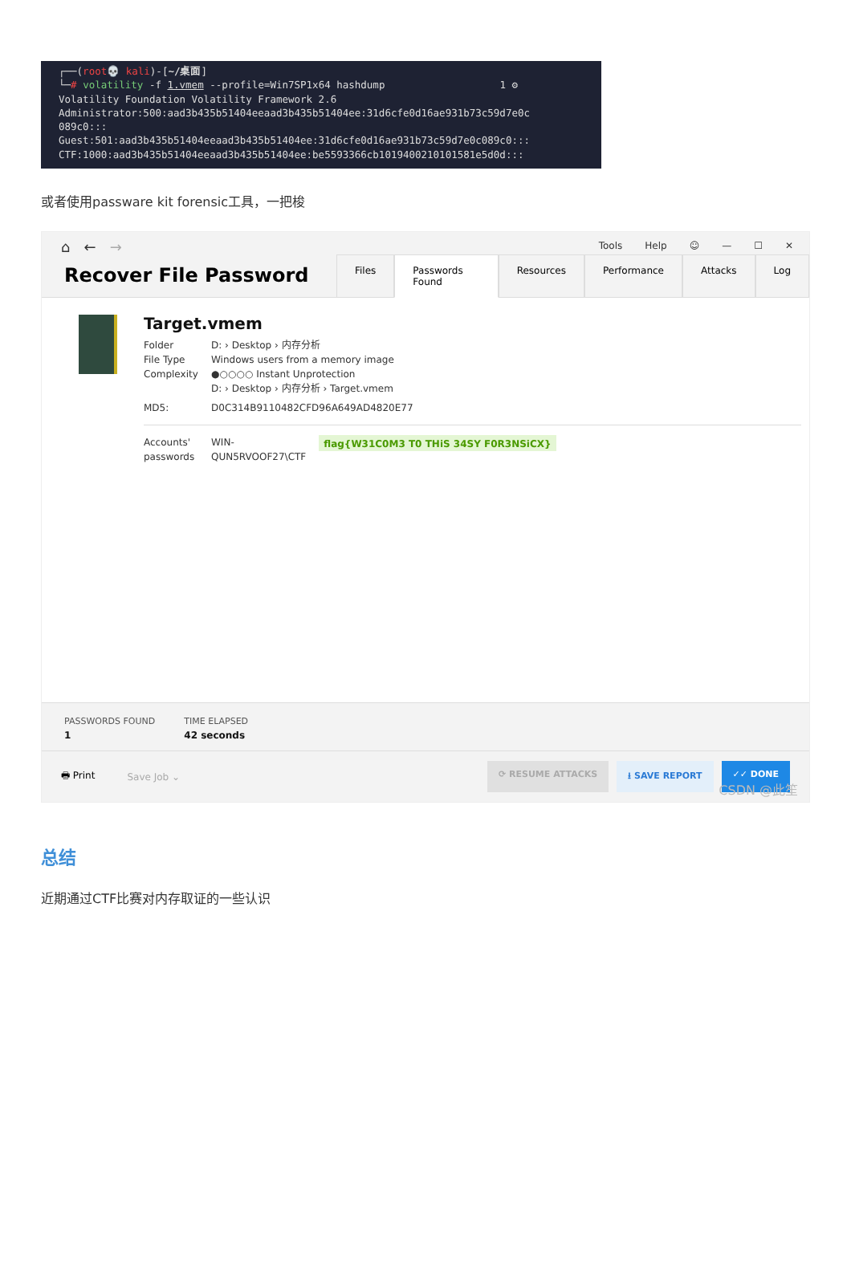┌──(root💀 kali)-[~/桌面] └─# volatility -f 1.vmem --profile=Win7SP1x64 hashdump 1 ⚙ Volatility Foundation Volatility Framework 2.6 Administrator:500:aad3b435b51404eeaad3b435b51404ee:31d6cfe0d16ae931b73c59d7e0c 089c0::: Guest:501:aad3b435b51404eeaad3b435b51404ee:31d6cfe0d16ae931b73c59d7e0c089c0::: CTF:1000:aad3b435b51404eeaad3b435b51404ee:be5593366cb1019400210101581e5d0d:::
或者使用passware kit forensic工具，一把梭
⌂ ← → Tools Help ☺ — ☐ ✕
Recover File Password
Files Passwords Found Resources Performance Attacks Log
Target.vmem
Folder D: › Desktop › 内存分析
File Type Windows users from a memory image
Complexity ●○○○○ Instant Unprotection
D: › Desktop › 内存分析 › Target.vmem
MD5: D0C314B9110482CFD96A649AD4820E77
Accounts'
passwords WIN-
QUN5RVOOF27\CTF flag{W31C0M3 T0 THiS 34SY F0R3NSiCX}
PASSWORDS FOUND
1
TIME ELAPSED
42 seconds
🖶 Print Save Job ⌄
⟳ RESUME ATTACKS ⭳ SAVE REPORT ✓✓ DONE
CSDN @此笙
总结
近期通过CTF比赛对内存取证的一些认识